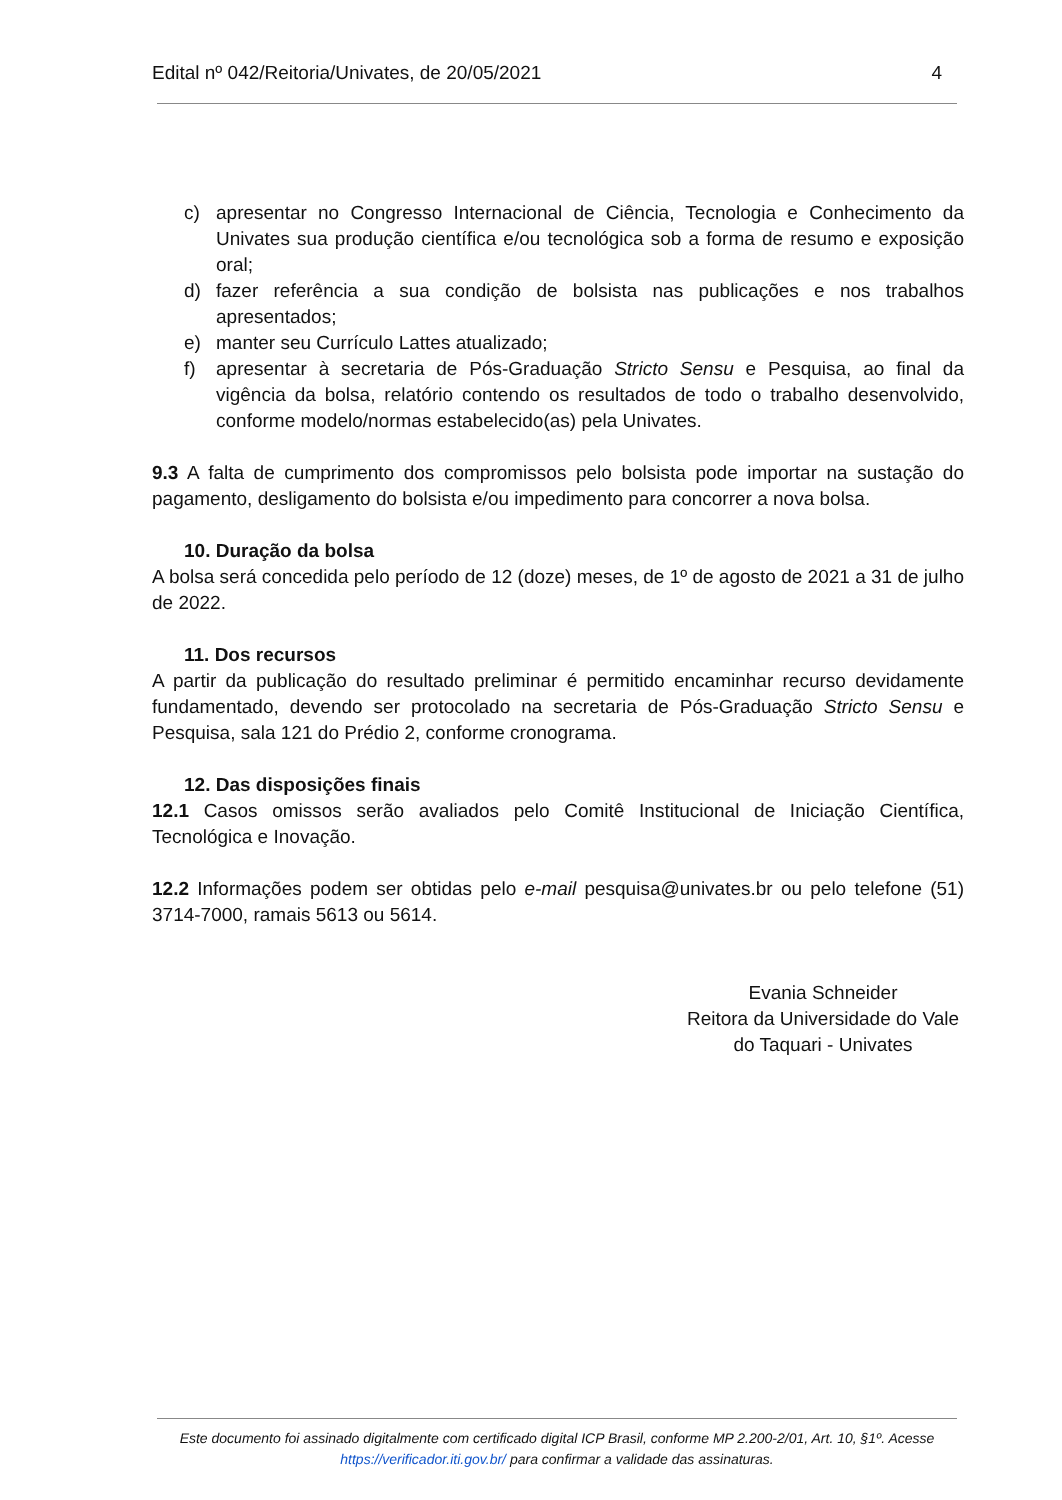Edital nº 042/Reitoria/Univates, de 20/05/2021 4
c) apresentar no Congresso Internacional de Ciência, Tecnologia e Conhecimento da Univates sua produção científica e/ou tecnológica sob a forma de resumo e exposição oral;
d) fazer referência a sua condição de bolsista nas publicações e nos trabalhos apresentados;
e) manter seu Currículo Lattes atualizado;
f) apresentar à secretaria de Pós-Graduação Stricto Sensu e Pesquisa, ao final da vigência da bolsa, relatório contendo os resultados de todo o trabalho desenvolvido, conforme modelo/normas estabelecido(as) pela Univates.
9.3 A falta de cumprimento dos compromissos pelo bolsista pode importar na sustação do pagamento, desligamento do bolsista e/ou impedimento para concorrer a nova bolsa.
10. Duração da bolsa
A bolsa será concedida pelo período de 12 (doze) meses, de 1º de agosto de 2021 a 31 de julho de 2022.
11. Dos recursos
A partir da publicação do resultado preliminar é permitido encaminhar recurso devidamente fundamentado, devendo ser protocolado na secretaria de Pós-Graduação Stricto Sensu e Pesquisa, sala 121 do Prédio 2, conforme cronograma.
12. Das disposições finais
12.1 Casos omissos serão avaliados pelo Comitê Institucional de Iniciação Científica, Tecnológica e Inovação.
12.2 Informações podem ser obtidas pelo e-mail pesquisa@univates.br ou pelo telefone (51) 3714-7000, ramais 5613 ou 5614.
Evania Schneider
Reitora da Universidade do Vale
do Taquari - Univates
Este documento foi assinado digitalmente com certificado digital ICP Brasil, conforme MP 2.200-2/01, Art. 10, §1º. Acesse https://verificador.iti.gov.br/ para confirmar a validade das assinaturas.